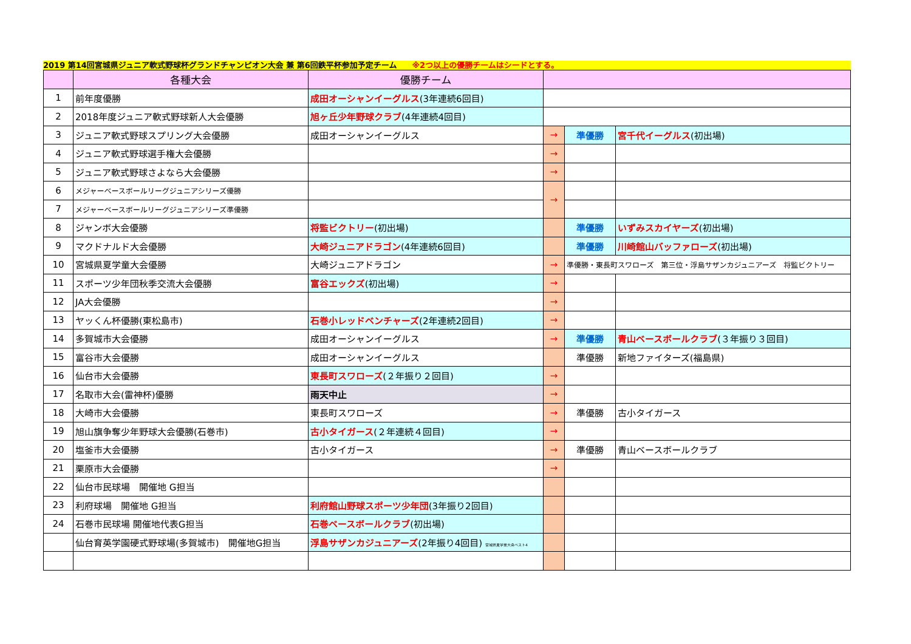2019 第14回宮城県ジュニア軟式野球杯グランドチャンピオン大会 兼 第6回鉄平杯参加予定チーム ※2つ以上の優勝チームはシードとする。
| | 各種大会 | 優勝チーム | | | |
| --- | --- | --- | --- | --- | --- |
| 1 | 前年度優勝 | 成田オーシャンイーグルス (3年連続6回目) | | | |
| 2 | 2018年度ジュニア軟式野球新人大会優勝 | 旭ヶ丘少年野球クラブ (4年連続4回目) | | | |
| 3 | ジュニア軟式野球スプリング大会優勝 | 成田オーシャンイーグルス | → | 準優勝 | 宮千代イーグルス (初出場) |
| 4 | ジュニア軟式野球選手権大会優勝 | | → | | |
| 5 | ジュニア軟式野球さよなら大会優勝 | | → | | |
| 6 | メジャーベースボールリーグジュニアシリーズ優勝 | | → | | |
| 7 | メジャーベースボールリーグジュニアシリーズ準優勝 | | | | |
| 8 | ジャンボ大会優勝 | 将監ビクトリー (初出場) | | 準優勝 | いずみスカイヤーズ (初出場) |
| 9 | マクドナルド大会優勝 | 大崎ジュニアドラゴン (4年連続6回目) | | 準優勝 | 川崎館山バッファローズ (初出場) |
| 10 | 宮城県夏学童大会優勝 | 大崎ジュニアドラゴン | → | 準優勝・東長町スワローズ 第三位・浮島サザンカジュニアーズ 将監ビクトリー | |
| 11 | スポーツ少年団秋季交流大会優勝 | 富谷エックズ (初出場) | → | | |
| 12 | JA大会優勝 | | → | | |
| 13 | ヤッくん杯優勝(東松島市) | 石巻小レッドベンチャーズ (2年連続2回目) | → | | |
| 14 | 多賀城市大会優勝 | 成田オーシャンイーグルス | → | 準優勝 | 青山ベースボールクラブ (３年振り３回目) |
| 15 | 富谷市大会優勝 | 成田オーシャンイーグルス | | 準優勝 | 新地ファイターズ(福島県) |
| 16 | 仙台市大会優勝 | 東長町スワローズ (２年振り２回目) | → | | |
| 17 | 名取市大会(雷神杯)優勝 | 雨天中止 | → | | |
| 18 | 大崎市大会優勝 | 東長町スワローズ | → | 準優勝 | 古小タイガース |
| 19 | 旭山旗争奪少年野球大会優勝(石巻市) | 古小タイガース (２年連続４回目) | → | | |
| 20 | 塩釜市大会優勝 | 古小タイガース | → | 準優勝 | 青山ベースボールクラブ |
| 21 | 栗原市大会優勝 | | → | | |
| 22 | 仙台市民球場 開催地 G担当 | | | | |
| 23 | 利府球場 開催地 G担当 | 利府館山野球スポーツ少年団 (3年振り2回目) | | | |
| 24 | 石巻市民球場 開催地代表G担当 | 石巻ベースボールクラブ (初出場) | | | |
| | 仙台育英学園硬式野球場(多賀城市) 開催地G担当 | 浮島サザンカジュニアーズ (2年振り4回目) 宮城県夏学童大会ベスト4 | | | |